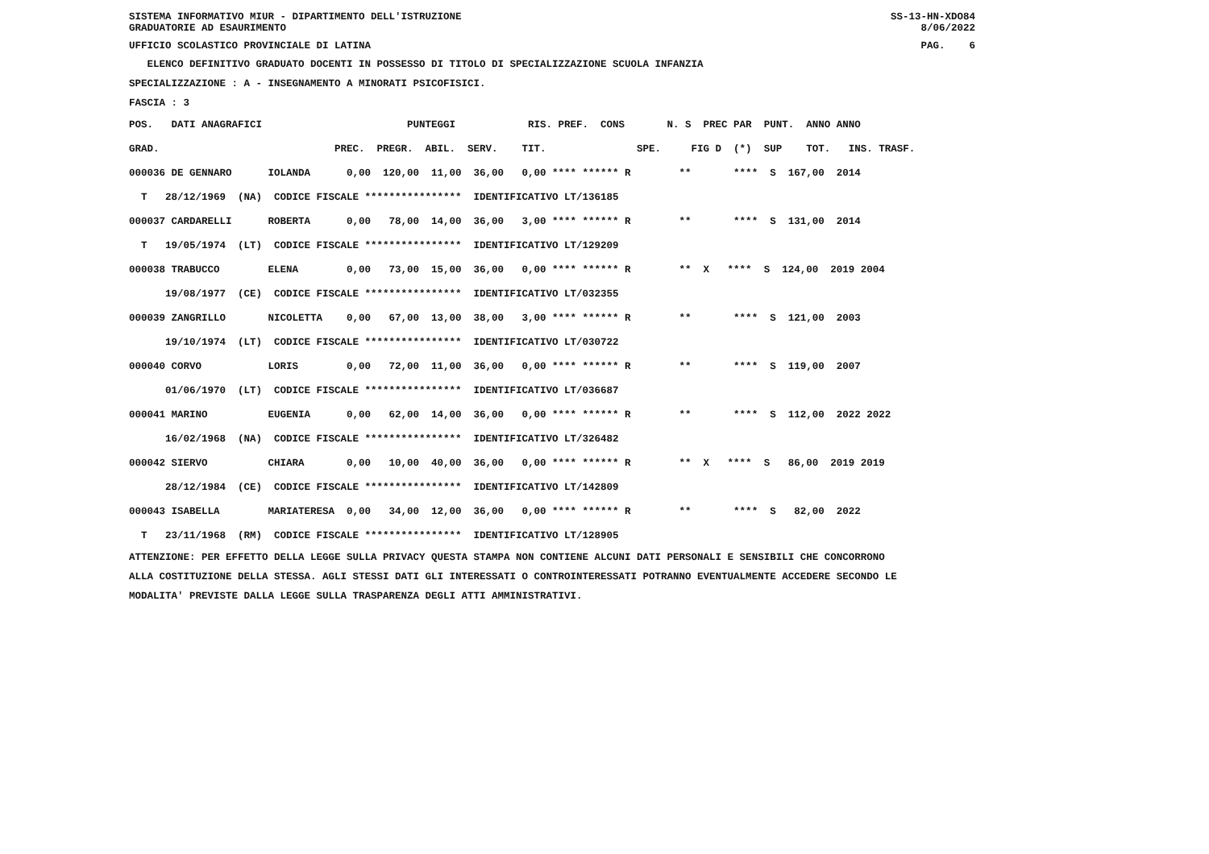SISTEMA INFORMATIVO MIUR - DIPARTIMENTO DELL'ISTRUZIONE
GRADUATORIE AD ESAURIMENTO SS-13-HN-XDO84
8/06/2022
UFFICIO SCOLASTICO PROVINCIALE DI LATINA PAG. 6
ELENCO DEFINITIVO GRADUATO DOCENTI IN POSSESSO DI TITOLO DI SPECIALIZZAZIONE SCUOLA INFANZIA
SPECIALIZZAZIONE : A - INSEGNAMENTO A MINORATI PSICOFISICI.
FASCIA : 3
POS.   DATI ANAGRAFICI                        PUNTEGGI            RIS. PREF.  CONS       N. S  PREC PAR  PUNT.  ANNO ANNO
GRAD.                             PREC.  PREGR.  ABIL.  SERV.    TIT.               SPE.     FIG D  (*)  SUP    TOT.   INS. TRASF.
000036 DE GENNARO      IOLANDA      0,00  120,00  11,00  36,00   0,00 **** ****** R        **       ****  S  167,00  2014
  T   28/12/1969  (NA)  CODICE FISCALE ****************  IDENTIFICATIVO LT/136185
000037 CARDARELLI      ROBERTA      0,00   78,00  14,00  36,00   3,00 **** ****** R        **       ****  S  131,00  2014
  T   19/05/1974  (LT)  CODICE FISCALE ****************  IDENTIFICATIVO LT/129209
000038 TRABUCCO        ELENA        0,00   73,00  15,00  36,00   0,00 **** ****** R        **  X   ****  S  124,00  2019 2004
      19/08/1977  (CE)  CODICE FISCALE ****************  IDENTIFICATIVO LT/032355
000039 ZANGRILLO       NICOLETTA    0,00   67,00  13,00  38,00   3,00 **** ****** R        **       ****  S  121,00  2003
      19/10/1974  (LT)  CODICE FISCALE ****************  IDENTIFICATIVO LT/030722
000040 CORVO           LORIS        0,00   72,00  11,00  36,00   0,00 **** ****** R        **       ****  S  119,00  2007
      01/06/1970  (LT)  CODICE FISCALE ****************  IDENTIFICATIVO LT/036687
000041 MARINO          EUGENIA      0,00   62,00  14,00  36,00   0,00 **** ****** R        **       ****  S  112,00  2022 2022
      16/02/1968  (NA)  CODICE FISCALE ****************  IDENTIFICATIVO LT/326482
000042 SIERVO          CHIARA       0,00   10,00  40,00  36,00   0,00 **** ****** R        **  X   ****  S   86,00  2019 2019
      28/12/1984  (CE)  CODICE FISCALE ****************  IDENTIFICATIVO LT/142809
000043 ISABELLA        MARIATERESA  0,00   34,00  12,00  36,00   0,00 **** ****** R        **       ****  S   82,00  2022
  T   23/11/1968  (RM)  CODICE FISCALE ****************  IDENTIFICATIVO LT/128905
ATTENZIONE: PER EFFETTO DELLA LEGGE SULLA PRIVACY QUESTA STAMPA NON CONTIENE ALCUNI DATI PERSONALI E SENSIBILI CHE CONCORRONO
ALLA COSTITUZIONE DELLA STESSA. AGLI STESSI DATI GLI INTERESSATI O CONTROINTERESSATI POTRANNO EVENTUALMENTE ACCEDERE SECONDO LE
MODALITA' PREVISTE DALLA LEGGE SULLA TRASPARENZA DEGLI ATTI AMMINISTRATIVI.